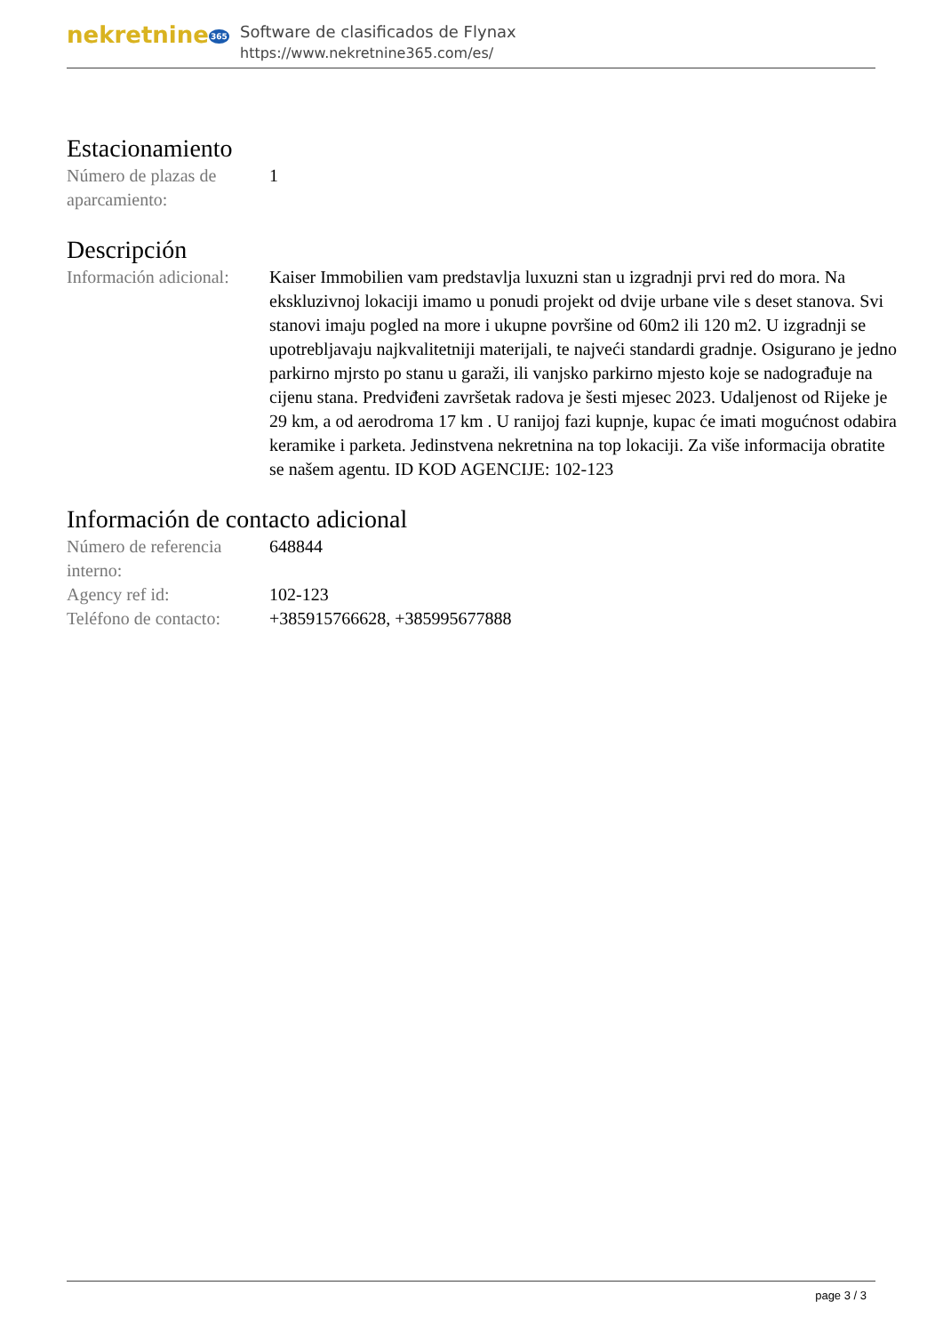nekretnine365
Software de clasificados de Flynax
https://www.nekretnine365.com/es/
Estacionamiento
| Número de plazas de aparcamiento: | 1 |
Descripción
| Información adicional: | Kaiser Immobilien vam predstavlja luxuzni stan u izgradnji prvi red do mora. Na ekskluzivnoj lokaciji imamo u ponudi projekt od dvije urbane vile s deset stanova. Svi stanovi imaju pogled na more i ukupne površine od 60m2 ili 120 m2. U izgradnji se upotrebljavaju najkvalitetniji materijali, te najveći standardi gradnje. Osigurano je jedno parkirno mjrsto po stanu u garaži, ili vanjsko parkirno mjesto koje se nadograđuje na cijenu stana. Predviđeni završetak radova je šesti mjesec 2023. Udaljenost od Rijeke je 29 km, a od aerodroma 17 km . U ranijoj fazi kupnje, kupac će imati mogućnost odabira keramike i parketa. Jedinstvena nekretnina na top lokaciji. Za više informacija obratite se našem agentu. ID KOD AGENCIJE: 102-123 |
Información de contacto adicional
| Número de referencia interno: | 648844 |
| Agency ref id: | 102-123 |
| Teléfono de contacto: | +385915766628, +385995677888 |
page 3 / 3